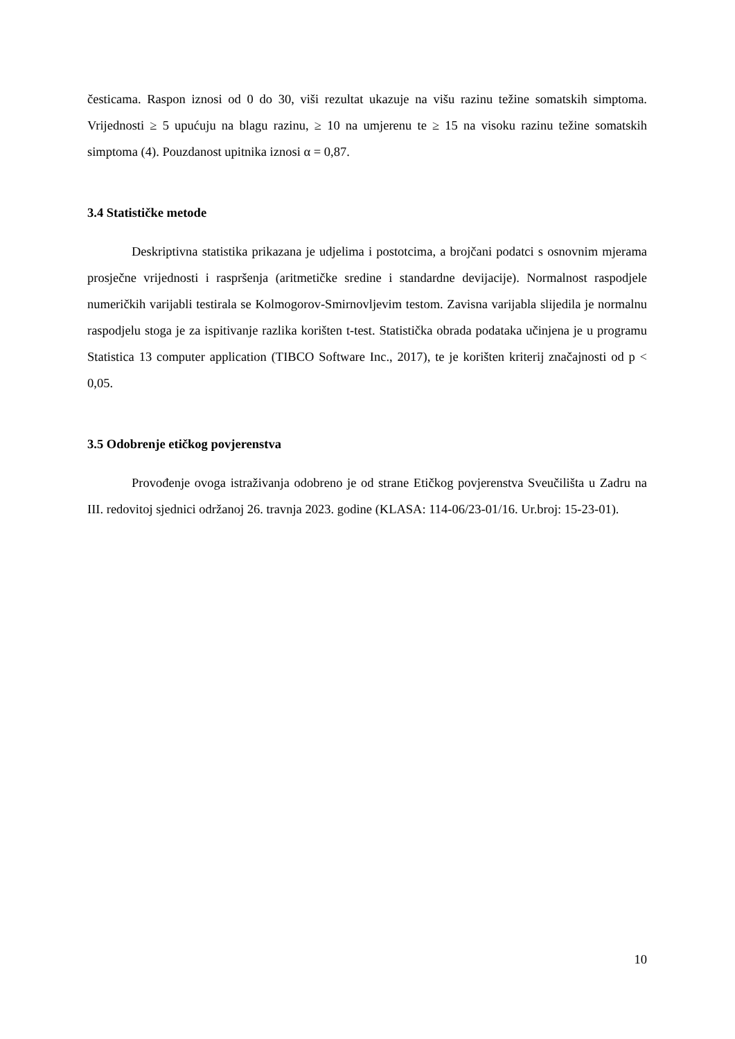česticama. Raspon iznosi od 0 do 30, viši rezultat ukazuje na višu razinu težine somatskih simptoma. Vrijednosti ≥ 5 upućuju na blagu razinu, ≥ 10 na umjerenu te ≥ 15 na visoku razinu težine somatskih simptoma (4). Pouzdanost upitnika iznosi α = 0,87.
3.4 Statističke metode
Deskriptivna statistika prikazana je udjelima i postotcima, a brojčani podatci s osnovnim mjerama prosječne vrijednosti i raspršenja (aritmetičke sredine i standardne devijacije). Normalnost raspodjele numeričkih varijabli testirala se Kolmogorov-Smirnovljevim testom. Zavisna varijabla slijedila je normalnu raspodjelu stoga je za ispitivanje razlika korišten t-test. Statistička obrada podataka učinjena je u programu Statistica 13 computer application (TIBCO Software Inc., 2017), te je korišten kriterij značajnosti od p < 0,05.
3.5 Odobrenje etičkog povjerenstva
Provođenje ovoga istraživanja odobreno je od strane Etičkog povjerenstva Sveučilišta u Zadru na III. redovitoj sjednici održanoj 26. travnja 2023. godine (KLASA: 114-06/23-01/16. Ur.broj: 15-23-01).
10